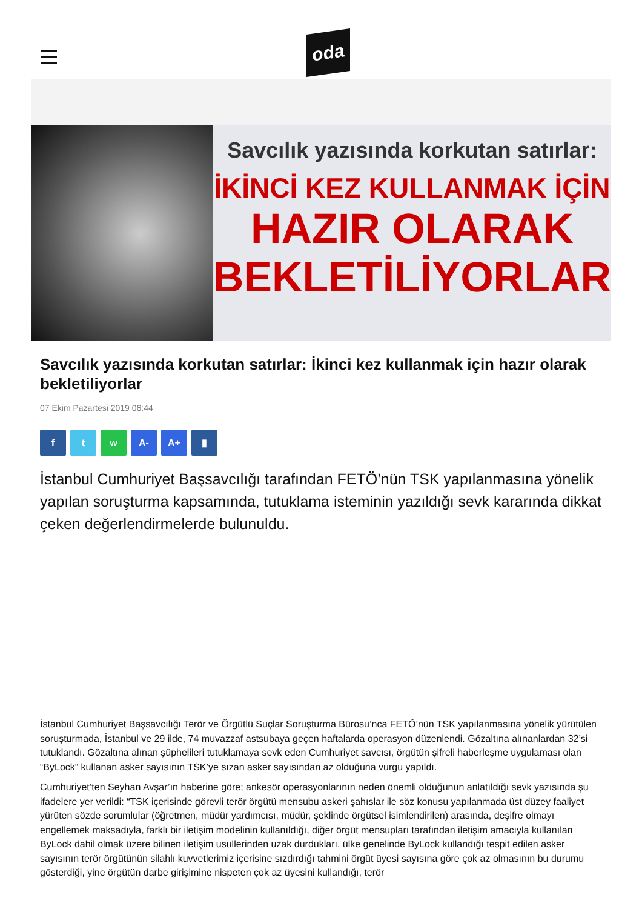oda
Savcılık yazısında korkutan satırlar:
İKİNCİ KEZ KULLANMAK İÇİN
HAZIR OLARAK
BEKLETİLİYORLAR
Savcılık yazısında korkutan satırlar: İkinci kez kullanmak için hazır olarak bekletiliyorlar
07 Ekim Pazartesi 2019 06:44
f t w A- A+ ▮
İstanbul Cumhuriyet Başsavcılığı tarafından FETÖ’nün TSK yapılanmasına yönelik yapılan soruşturma kapsamında, tutuklama isteminin yazıldığı sevk kararında dikkat çeken değerlendirmelerde bulunuldu.
İstanbul Cumhuriyet Başsavcılığı Terör ve Örgütlü Suçlar Soruşturma Bürosu’nca FETÖ’nün TSK yapılanmasına yönelik yürütülen soruşturmada, İstanbul ve 29 ilde, 74 muvazzaf astsubaya geçen haftalarda operasyon düzenlendi. Gözaltına alınanlardan 32’si tutuklandı. Gözaltına alınan şüphelileri tutuklamaya sevk eden Cumhuriyet savcısı, örgütün şifreli haberleşme uygulaması olan “ByLock” kullanan asker sayısının TSK’ye sızan asker sayısından az olduğuna vurgu yapıldı.
Cumhuriyet’ten Seyhan Avşar’ın haberine göre; ankesör operasyonlarının neden önemli olduğunun anlatıldığı sevk yazısında şu ifadelere yer verildi: “TSK içerisinde görevli terör örgütü mensubu askeri şahıslar ile söz konusu yapılanmada üst düzey faaliyet yürüten sözde sorumlular (öğretmen, müdür yardımcısı, müdür, şeklinde örgütsel isimlendirilen) arasında, deşifre olmayı engellemek maksadıyla, farklı bir iletişim modelinin kullanıldığı, diğer örgüt mensupları tarafından iletişim amacıyla kullanılan ByLock dahil olmak üzere bilinen iletişim usullerinden uzak durdukları, ülke genelinde ByLock kullandığı tespit edilen asker sayısının terör örgütünün silahlı kuvvetlerimiz içerisine sızdırdığı tahmini örgüt üyesi sayısına göre çok az olmasının bu durumu gösterdiği, yine örgütün darbe girişimine nispeten çok az üyesini kullandığı, terör